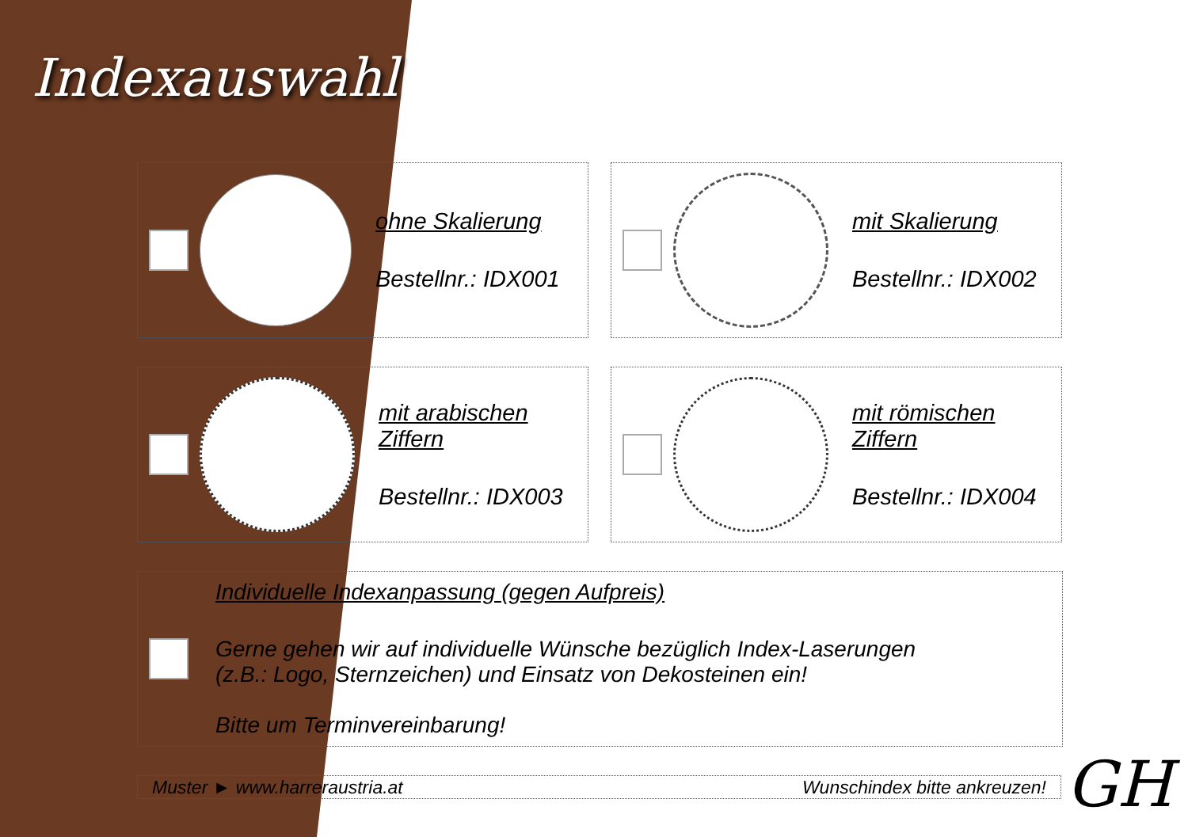Indexauswahl
ohne Skalierung
Bestellnr.: IDX001
mit Skalierung
Bestellnr.: IDX002
mit arabischen Ziffern
Bestellnr.: IDX003
mit römischen Ziffern
Bestellnr.: IDX004
Individuelle Indexanpassung (gegen Aufpreis)
Gerne gehen wir auf individuelle Wünsche bezüglich Index-Laserungen
(z.B.: Logo, Sternzeichen) und Einsatz von Dekosteinen ein!
Bitte um Terminvereinbarung!
Muster ► www.harreraustria.at Wunschindex bitte ankreuzen!
GH